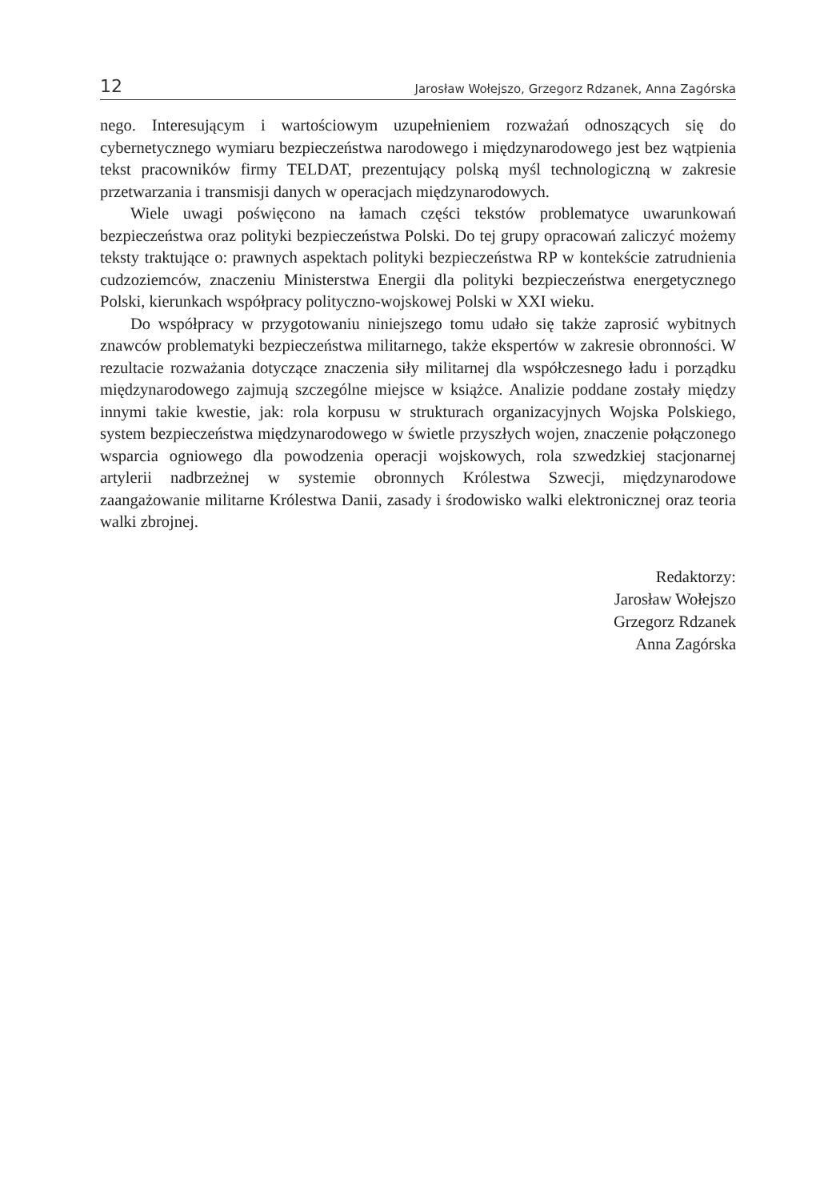12 Jarosław Wołejszo, Grzegorz Rdzanek, Anna Zagórska
nego. Interesującym i wartościowym uzupełnieniem rozważań odnoszących się do cybernetycznego wymiaru bezpieczeństwa narodowego i międzynarodowego jest bez wątpienia tekst pracowników firmy TELDAT, prezentujący polską myśl technologiczną w zakresie przetwarzania i transmisji danych w operacjach międzynarodowych.
Wiele uwagi poświęcono na łamach części tekstów problematyce uwarunkowań bezpieczeństwa oraz polityki bezpieczeństwa Polski. Do tej grupy opracowań zaliczyć możemy teksty traktujące o: prawnych aspektach polityki bezpieczeństwa RP w kontekście zatrudnienia cudzoziemców, znaczeniu Ministerstwa Energii dla polityki bezpieczeństwa energetycznego Polski, kierunkach współpracy polityczno-wojskowej Polski w XXI wieku.
Do współpracy w przygotowaniu niniejszego tomu udało się także zaprosić wybitnych znawców problematyki bezpieczeństwa militarnego, także ekspertów w zakresie obronności. W rezultacie rozważania dotyczące znaczenia siły militarnej dla współczesnego ładu i porządku międzynarodowego zajmują szczególne miejsce w książce. Analizie poddane zostały między innymi takie kwestie, jak: rola korpusu w strukturach organizacyjnych Wojska Polskiego, system bezpieczeństwa międzynarodowego w świetle przyszłych wojen, znaczenie połączonego wsparcia ogniowego dla powodzenia operacji wojskowych, rola szwedzkiej stacjonarnej artylerii nadbrzeżnej w systemie obronnych Królestwa Szwecji, międzynarodowe zaangażowanie militarne Królestwa Danii, zasady i środowisko walki elektronicznej oraz teoria walki zbrojnej.
Redaktorzy:
Jarosław Wołejszo
Grzegorz Rdzanek
Anna Zagórska